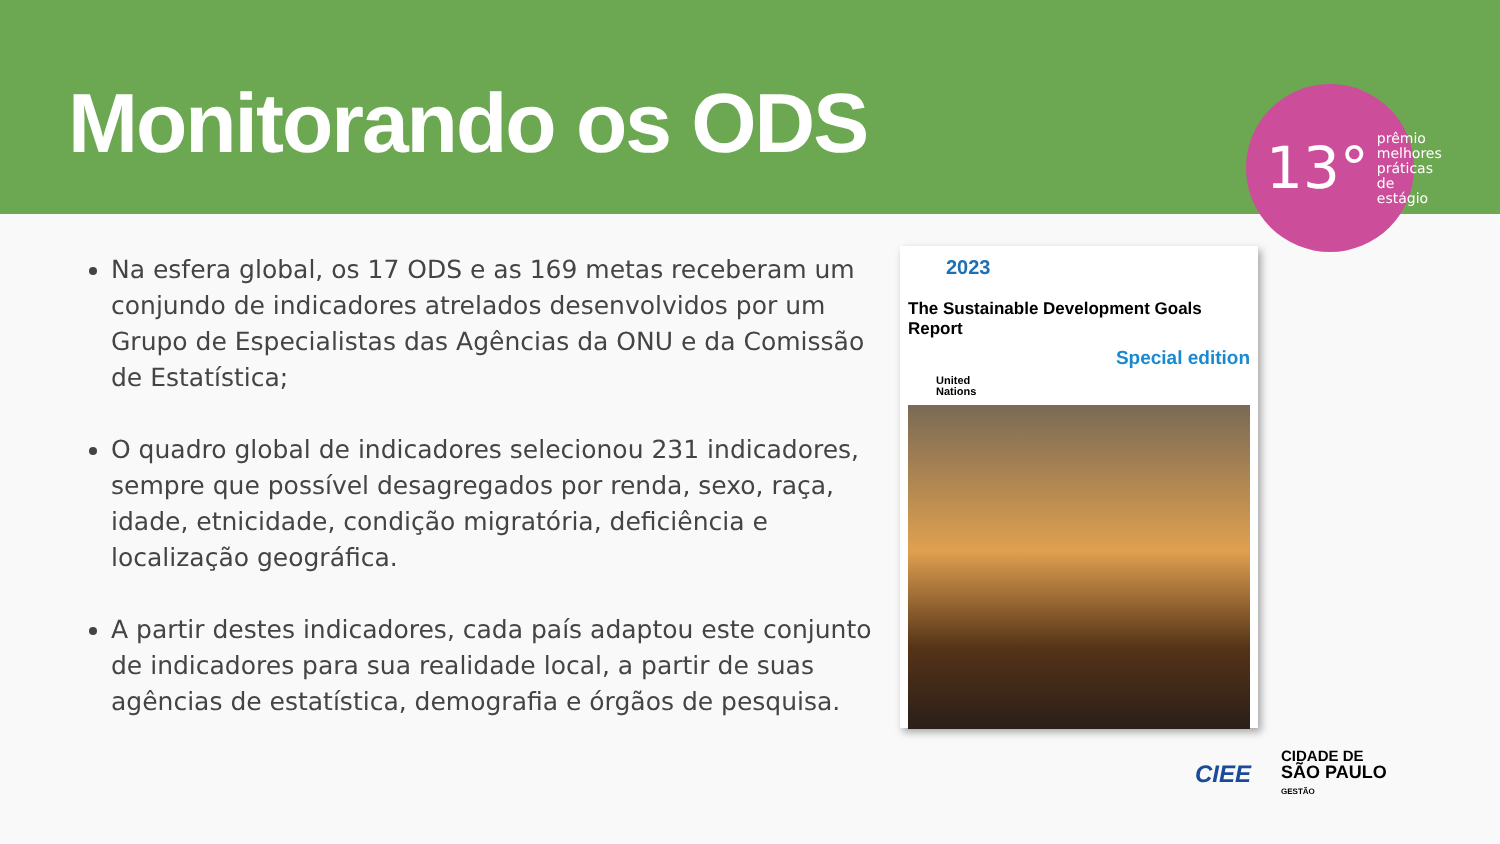Monitorando os ODS
13° prêmio
melhores
práticas
de estágio
Na esfera global, os 17 ODS e as 169 metas receberam um conjundo de indicadores atrelados desenvolvidos por um Grupo de Especialistas das Agências da ONU e da Comissão de Estatística;
O quadro global de indicadores selecionou 231 indicadores, sempre que possível desagregados por renda, sexo, raça, idade, etnicidade, condição migratória, deficiência e localização geográfica.
A partir destes indicadores, cada país adaptou este conjunto de indicadores para sua realidade local, a partir de suas agências de estatística, demografia e órgãos de pesquisa.
2023
The Sustainable Development Goals Report
Special edition
United
Nations
CIEE CIDADE DE
SÃO PAULO
GESTÃO